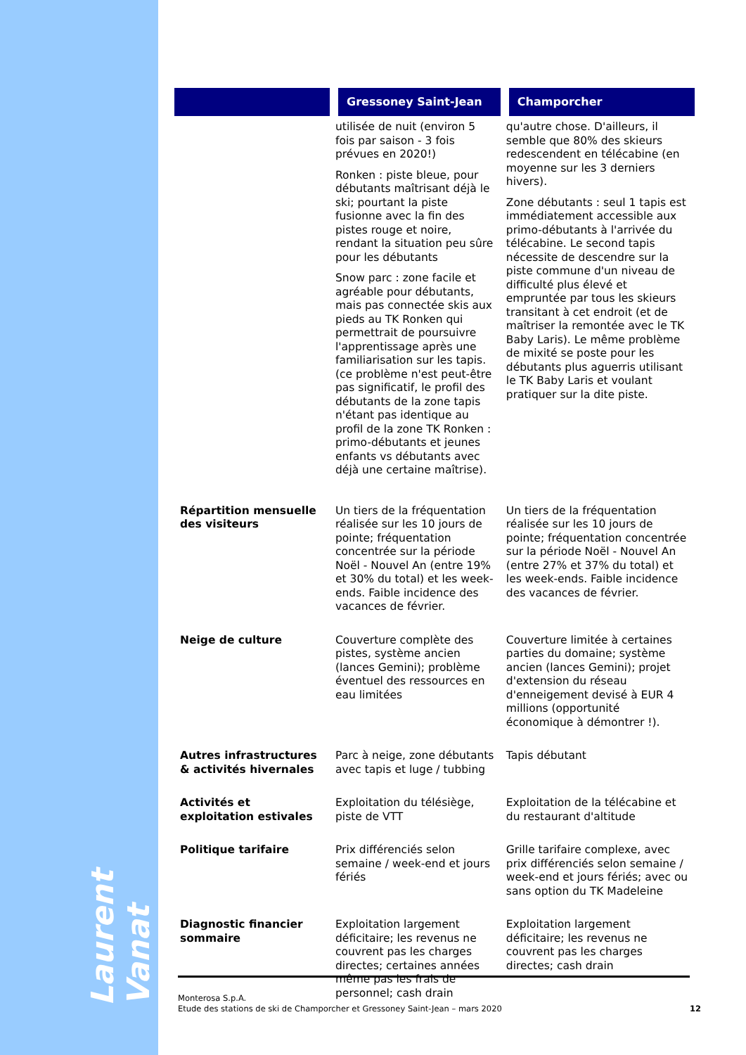Laurent Vanat
| | Gressoney Saint-Jean | Champorcher |
| --- | --- | --- |
| | utilisée de nuit (environ 5 fois par saison - 3 fois prévues en 2020!) Ronken : piste bleue, pour débutants maîtrisant déjà le ski; pourtant la piste fusionne avec la fin des pistes rouge et noire, rendant la situation peu sûre pour les débutants Snow parc : zone facile et agréable pour débutants, mais pas connectée skis aux pieds au TK Ronken qui permettrait de poursuivre l'apprentissage après une familiarisation sur les tapis. (ce problème n'est peut-être pas significatif, le profil des débutants de la zone tapis n'étant pas identique au profil de la zone TK Ronken : primo-débutants et jeunes enfants vs débutants avec déjà une certaine maîtrise). | qu'autre chose. D'ailleurs, il semble que 80% des skieurs redescendent en télécabine (en moyenne sur les 3 derniers hivers). Zone débutants : seul 1 tapis est immédiatement accessible aux primo-débutants à l'arrivée du télécabine. Le second tapis nécessite de descendre sur la piste commune d'un niveau de difficulté plus élevé et empruntée par tous les skieurs transitant à cet endroit (et de maîtriser la remontée avec le TK Baby Laris). Le même problème de mixité se poste pour les débutants plus aguerris utilisant le TK Baby Laris et voulant pratiquer sur la dite piste. |
| Répartition mensuelle des visiteurs | Un tiers de la fréquentation réalisée sur les 10 jours de pointe; fréquentation concentrée sur la période Noël - Nouvel An (entre 19% et 30% du total) et les week-ends. Faible incidence des vacances de février. | Un tiers de la fréquentation réalisée sur les 10 jours de pointe; fréquentation concentrée sur la période Noël - Nouvel An (entre 27% et 37% du total) et les week-ends. Faible incidence des vacances de février. |
| Neige de culture | Couverture complète des pistes, système ancien (lances Gemini); problème éventuel des ressources en eau limitées | Couverture limitée à certaines parties du domaine; système ancien (lances Gemini); projet d'extension du réseau d'enneigement devisé à EUR 4 millions (opportunité économique à démontrer !). |
| Autres infrastructures & activités hivernales | Parc à neige, zone débutants avec tapis et luge / tubbing | Tapis débutant |
| Activités et exploitation estivales | Exploitation du télésiège, piste de VTT | Exploitation de la télécabine et du restaurant d'altitude |
| Politique tarifaire | Prix différenciés selon semaine / week-end et jours fériés | Grille tarifaire complexe, avec prix différenciés selon semaine / week-end et jours fériés; avec ou sans option du TK Madeleine |
| Diagnostic financier sommaire | Exploitation largement déficitaire; les revenus ne couvrent pas les charges directes; certaines années même pas les frais de personnel; cash drain | Exploitation largement déficitaire; les revenus ne couvrent pas les charges directes; cash drain |
Monterosa S.p.A.
Etude des stations de ski de Champorcher et Gressoney Saint-Jean – mars 2020
12